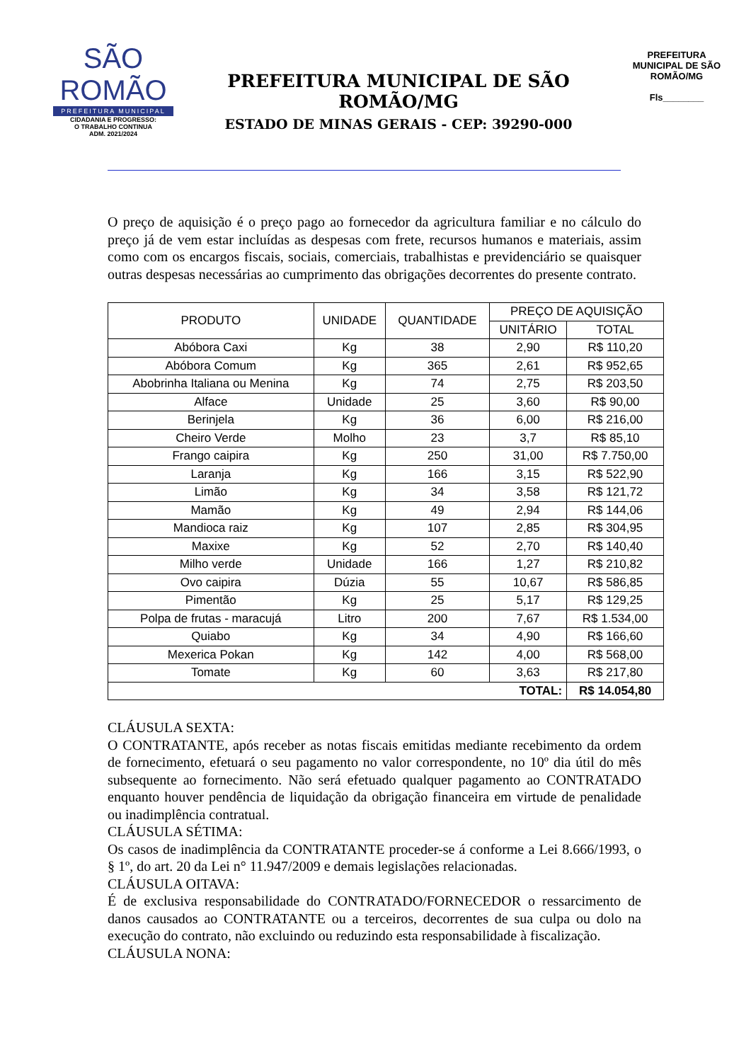SÃO ROMÃO
PREFEITURA MUNICIPAL
CIDADANIA E PROGRESSO:
O TRABALHO CONTINUA
ADM. 2021/2024
PREFEITURA MUNICIPAL DE SÃO ROMÃO/MG
ESTADO DE MINAS GERAIS - CEP: 39290-000
PREFEITURA MUNICIPAL DE SÃO ROMÃO/MG
Fls________
O preço de aquisição é o preço pago ao fornecedor da agricultura familiar e no cálculo do preço já de vem estar incluídas as despesas com frete, recursos humanos e materiais, assim como com os encargos fiscais, sociais, comerciais, trabalhistas e previdenciário se quaisquer outras despesas necessárias ao cumprimento das obrigações decorrentes do presente contrato.
| PRODUTO | UNIDADE | QUANTIDADE | PREÇO DE AQUISIÇÃO | |
| --- | --- | --- | --- | --- |
| | | | UNITÁRIO | TOTAL |
| Abóbora Caxi | Kg | 38 | 2,90 | R$ 110,20 |
| Abóbora Comum | Kg | 365 | 2,61 | R$ 952,65 |
| Abobrinha Italiana ou Menina | Kg | 74 | 2,75 | R$ 203,50 |
| Alface | Unidade | 25 | 3,60 | R$ 90,00 |
| Berinjela | Kg | 36 | 6,00 | R$ 216,00 |
| Cheiro Verde | Molho | 23 | 3,7 | R$ 85,10 |
| Frango caipira | Kg | 250 | 31,00 | R$ 7.750,00 |
| Laranja | Kg | 166 | 3,15 | R$ 522,90 |
| Limão | Kg | 34 | 3,58 | R$ 121,72 |
| Mamão | Kg | 49 | 2,94 | R$ 144,06 |
| Mandioca raiz | Kg | 107 | 2,85 | R$ 304,95 |
| Maxixe | Kg | 52 | 2,70 | R$ 140,40 |
| Milho verde | Unidade | 166 | 1,27 | R$ 210,82 |
| Ovo caipira | Dúzia | 55 | 10,67 | R$ 586,85 |
| Pimentão | Kg | 25 | 5,17 | R$ 129,25 |
| Polpa de frutas - maracujá | Litro | 200 | 7,67 | R$ 1.534,00 |
| Quiabo | Kg | 34 | 4,90 | R$ 166,60 |
| Mexerica Pokan | Kg | 142 | 4,00 | R$ 568,00 |
| Tomate | Kg | 60 | 3,63 | R$ 217,80 |
| TOTAL: | | | | R$ 14.054,80 |
CLÁUSULA SEXTA:
O CONTRATANTE, após receber as notas fiscais emitidas mediante recebimento da ordem de fornecimento, efetuará o seu pagamento no valor correspondente, no 10º dia útil do mês subsequente ao fornecimento. Não será efetuado qualquer pagamento ao CONTRATADO enquanto houver pendência de liquidação da obrigação financeira em virtude de penalidade ou inadimplência contratual.
CLÁUSULA SÉTIMA:
Os casos de inadimplência da CONTRATANTE proceder-se á conforme a Lei 8.666/1993, o § 1º, do art. 20 da Lei n° 11.947/2009 e demais legislações relacionadas.
CLÁUSULA OITAVA:
É de exclusiva responsabilidade do CONTRATADO/FORNECEDOR o ressarcimento de danos causados ao CONTRATANTE ou a terceiros, decorrentes de sua culpa ou dolo na execução do contrato, não excluindo ou reduzindo esta responsabilidade à fiscalização.
CLÁUSULA NONA: